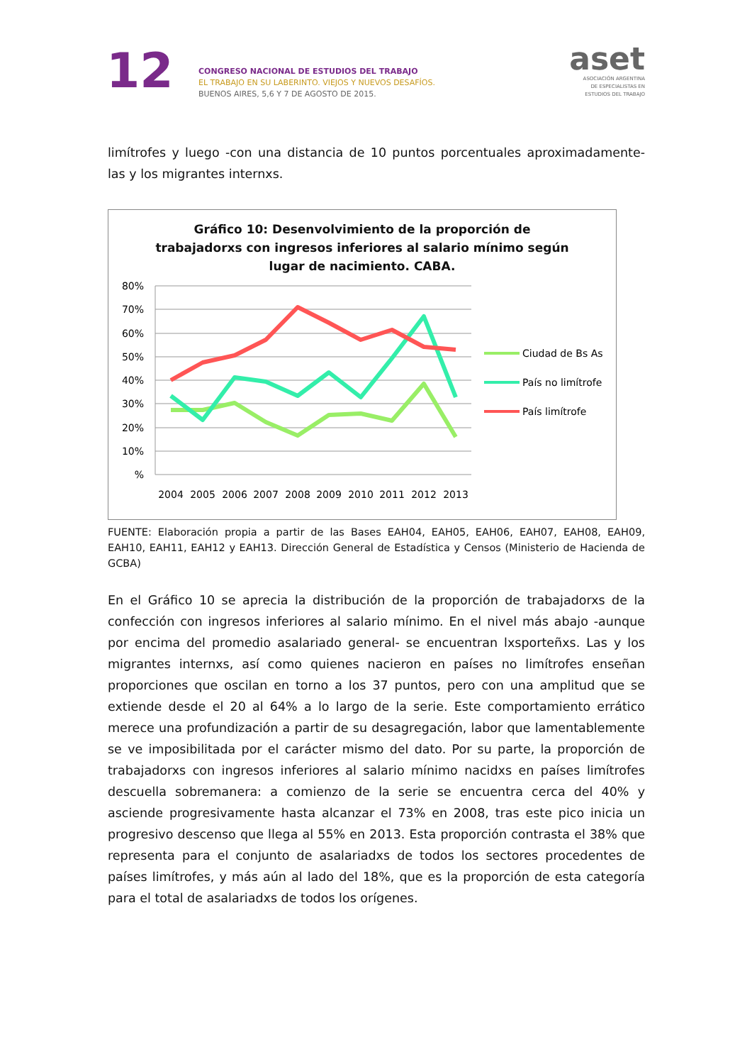12
CONGRESO NACIONAL DE ESTUDIOS DEL TRABAJO
EL TRABAJO EN SU LABERINTO. VIEJOS Y NUEVOS DESAFÍOS.
BUENOS AIRES, 5,6 Y 7 DE AGOSTO DE 2015.
aset
ASOCIACIÓN ARGENTINA
DE ESPECIALISTAS EN
ESTUDIOS DEL TRABAJO
limítrofes y luego -con una distancia de 10 puntos porcentuales aproximadamente- las y los migrantes internxs.
Gráfico 10: Desenvolvimiento de la proporción de trabajadorxs con ingresos inferiores al salario mínimo según lugar de nacimiento. CABA.
80%
70%
60%
50%
40%
30%
20%
10%
%
2004
2005
2006
2007
2008
2009
2010
2011
2012
2013
Ciudad de Bs As
País no limítrofe
País limítrofe
FUENTE: Elaboración propia a partir de las Bases EAH04, EAH05, EAH06, EAH07, EAH08, EAH09, EAH10, EAH11, EAH12 y EAH13. Dirección General de Estadística y Censos (Ministerio de Hacienda de GCBA)
En el Gráfico 10 se aprecia la distribución de la proporción de trabajadorxs de la confección con ingresos inferiores al salario mínimo. En el nivel más abajo -aunque por encima del promedio asalariado general- se encuentran lxsporteñxs. Las y los migrantes internxs, así como quienes nacieron en países no limítrofes enseñan proporciones que oscilan en torno a los 37 puntos, pero con una amplitud que se extiende desde el 20 al 64% a lo largo de la serie. Este comportamiento errático merece una profundización a partir de su desagregación, labor que lamentablemente se ve imposibilitada por el carácter mismo del dato. Por su parte, la proporción de trabajadorxs con ingresos inferiores al salario mínimo nacidxs en países limítrofes descuella sobremanera: a comienzo de la serie se encuentra cerca del 40% y asciende progresivamente hasta alcanzar el 73% en 2008, tras este pico inicia un progresivo descenso que llega al 55% en 2013. Esta proporción contrasta el 38% que representa para el conjunto de asalariadxs de todos los sectores procedentes de países limítrofes, y más aún al lado del 18%, que es la proporción de esta categoría para el total de asalariadxs de todos los orígenes.